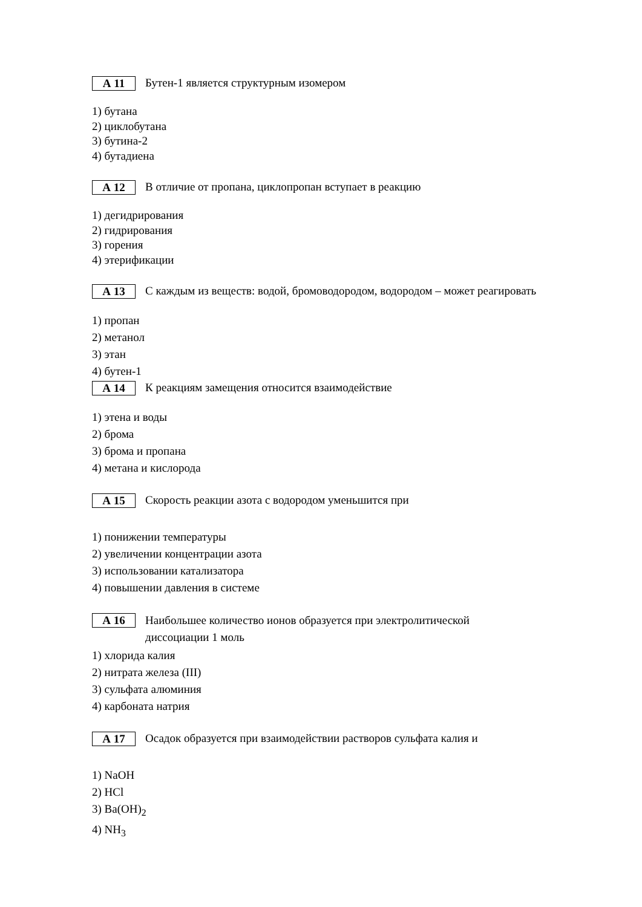А 11
Бутен-1 является структурным изомером
1) бутана
2) циклобутана
3) бутина-2
4) бутадиена
А 12
В отличие от пропана, циклопропан вступает в реакцию
1) дегидрирования
2) гидрирования
3) горения
4) этерификации
А 13
С каждым из веществ: водой, бромоводородом, водородом – может реагировать
1) пропан
2) метанол
3) этан
4) бутен-1
А 14
К реакциям замещения относится взаимодействие
1) этена и воды
2) брома
3) брома и пропана
4) метана и кислорода
А 15
Скорость реакции азота с водородом уменьшится при
1) понижении температуры
2) увеличении концентрации азота
3) использовании катализатора
4) повышении давления в системе
А 16
Наибольшее количество ионов образуется при электролитической
диссоциации 1 моль
1) хлорида калия
2) нитрата железа (III)
3) сульфата алюминия
4) карбоната натрия
А 17
Осадок образуется при взаимодействии растворов сульфата калия и
1) NaOH
2) HCl
3) Ba(OH)<sub>2</sub>
4) NH<sub>3</sub>